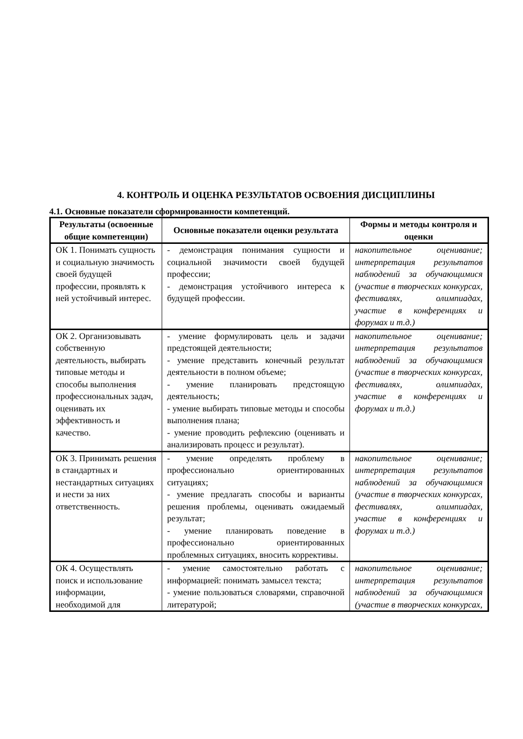4. КОНТРОЛЬ И ОЦЕНКА РЕЗУЛЬТАТОВ ОСВОЕНИЯ ДИСЦИПЛИНЫ
4.1. Основные показатели сформированности компетенций.
| Результаты (освоенные общие компетенции) | Основные показатели оценки результата | Формы и методы контроля и оценки |
| --- | --- | --- |
| ОК 1. Понимать сущность и социальную значимость своей будущей профессии, проявлять к ней устойчивый интерес. | - демонстрация понимания сущности и социальной значимости своей будущей профессии; - демонстрация устойчивого интереса к будущей профессии. | накопительное оценивание; интерпретация результатов наблюдений за обучающимися (участие в творческих конкурсах, фестивалях, олимпиадах, участие в конференциях и форумах и т.д.) |
| ОК 2. Организовывать собственную деятельность, выбирать типовые методы и способы выполнения профессиональных задач, оценивать их эффективность и качество. | - умение формулировать цель и задачи предстоящей деятельности; - умение представить конечный результат деятельности в полном объеме; - умение планировать предстоящую деятельность; - умение выбирать типовые методы и способы выполнения плана; - умение проводить рефлексию (оценивать и анализировать процесс и результат). | накопительное оценивание; интерпретация результатов наблюдений за обучающимися (участие в творческих конкурсах, фестивалях, олимпиадах, участие в конференциях и форумах и т.д.) |
| ОК 3. Принимать решения в стандартных и нестандартных ситуациях и нести за них ответственность. | - умение определять проблему в профессионально ориентированных ситуациях; - умение предлагать способы и варианты решения проблемы, оценивать ожидаемый результат; - умение планировать поведение в профессионально ориентированных проблемных ситуациях, вносить коррективы. | накопительное оценивание; интерпретация результатов наблюдений за обучающимися (участие в творческих конкурсах, фестивалях, олимпиадах, участие в конференциях и форумах и т.д.) |
| ОК 4. Осуществлять поиск и использование информации, необходимой для | - умение самостоятельно работать с информацией: понимать замысел текста; - умение пользоваться словарями, справочной литературой; | накопительное оценивание; интерпретация результатов наблюдений за обучающимися (участие в творческих конкурсах, |